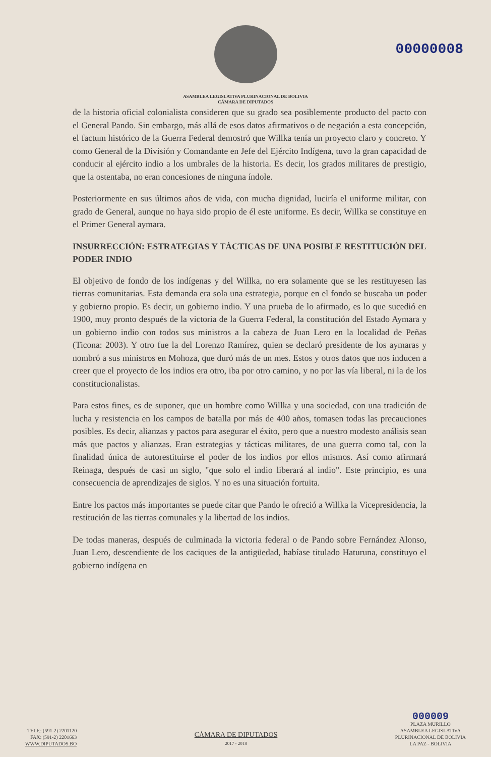00000008
ASAMBLEA LEGISLATIVA PLURINACIONAL DE BOLIVIA
CÁMARA DE DIPUTADOS
de la historia oficial colonialista consideren que su grado sea posiblemente producto del pacto con el General Pando. Sin embargo, más allá de esos datos afirmativos o de negación a esta concepción, el factum histórico de la Guerra Federal demostró que Willka tenía un proyecto claro y concreto. Y como General de la División y Comandante en Jefe del Ejército Indígena, tuvo la gran capacidad de conducir al ejército indio a los umbrales de la historia. Es decir, los grados militares de prestigio, que la ostentaba, no eran concesiones de ninguna índole.
Posteriormente en sus últimos años de vida, con mucha dignidad, luciría el uniforme militar, con grado de General, aunque no haya sido propio de él este uniforme. Es decir, Willka se constituye en el Primer General aymara.
INSURRECCIÓN: ESTRATEGIAS Y TÁCTICAS DE UNA POSIBLE RESTITUCIÓN DEL PODER INDIO
El objetivo de fondo de los indígenas y del Willka, no era solamente que se les restituyesen las tierras comunitarias. Esta demanda era sola una estrategia, porque en el fondo se buscaba un poder y gobierno propio. Es decir, un gobierno indio. Y una prueba de lo afirmado, es lo que sucedió en 1900, muy pronto después de la victoria de la Guerra Federal, la constitución del Estado Aymara y un gobierno indio con todos sus ministros a la cabeza de Juan Lero en la localidad de Peñas (Ticona: 2003). Y otro fue la del Lorenzo Ramírez, quien se declaró presidente de los aymaras y nombró a sus ministros en Mohoza, que duró más de un mes. Estos y otros datos que nos inducen a creer que el proyecto de los indios era otro, iba por otro camino, y no por las vía liberal, ni la de los constitucionalistas.
Para estos fines, es de suponer, que un hombre como Willka y una sociedad, con una tradición de lucha y resistencia en los campos de batalla por más de 400 años, tomasen todas las precauciones posibles. Es decir, alianzas y pactos para asegurar el éxito, pero que a nuestro modesto análisis sean más que pactos y alianzas. Eran estrategias y tácticas militares, de una guerra como tal, con la finalidad única de autorestituirse el poder de los indios por ellos mismos. Así como afirmará Reinaga, después de casi un siglo, "que solo el indio liberará al indio". Este principio, es una consecuencia de aprendizajes de siglos. Y no es una situación fortuita.
Entre los pactos más importantes se puede citar que Pando le ofreció a Willka la Vicepresidencia, la restitución de las tierras comunales y la libertad de los indios.
De todas maneras, después de culminada la victoria federal o de Pando sobre Fernández Alonso, Juan Lero, descendiente de los caciques de la antigüedad, habíase titulado Haturuna, constituyo el gobierno indígena en
TELF.: (591-2) 2201120
FAX: (591-2) 2201663
WWW.DIPUTADOS.BO
CÁMARA DE DIPUTADOS
2017 - 2018
000009
PLAZA MURILLO
ASAMBLEA LEGISLATIVA
PLURINACIONAL DE BOLIVIA
LA PAZ - BOLIVIA